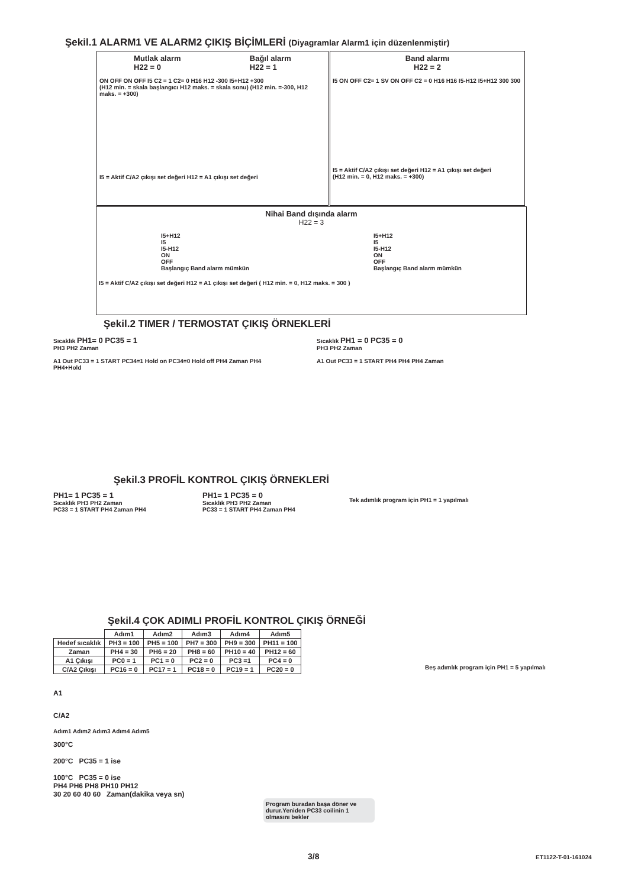Şekil.1 ALARM1 VE ALARM2 ÇIKIŞ BİÇİMLERİ (Diyagramlar Alarm1 için düzenlenmiştir)
Mutlak alarm
H22 = 0
Bağıl alarm
H22 = 1
ON OFF ON OFF I5 C2 = 1 C2= 0 H16 H12 -300 I5+H12 +300
(H12 min. = skala başlangıcı H12 maks. = skala sonu) (H12 min. =-300, H12 maks. = +300)
I5 = Aktif C/A2 çıkışı set değeri H12 = A1 çıkışı set değeri
Band alarmı
H22 = 2
I5 ON OFF C2= 1 SV ON OFF C2 = 0 H16 H16 I5-H12 I5+H12 300 300
I5 = Aktif C/A2 çıkışı set değeri H12 = A1 çıkışı set değeri
(H12 min. = 0, H12 maks. = +300)
Nihai Band dışında alarm
H22 = 3
I5+H12
I5
I5-H12
ON
OFF
Başlangıç Band alarm mümkün
I5+H12
I5
I5-H12
ON
OFF
Başlangıç Band alarm mümkün
I5 = Aktif C/A2 çıkışı set değeri H12 = A1 çıkışı set değeri ( H12 min. = 0, H12 maks. = 300 )
Şekil.2 TIMER / TERMOSTAT ÇIKIŞ ÖRNEKLERİ
Sıcaklık PH1= 0 PC35 = 1
PH3 PH2 Zaman
A1 Out PC33 = 1 START PC34=1 Hold on PC34=0 Hold off PH4 Zaman PH4 PH4+Hold
Sıcaklık PH1 = 0 PC35 = 0
PH3 PH2 Zaman
A1 Out PC33 = 1 START PH4 PH4 PH4 Zaman
Şekil.3 PROFİL KONTROL ÇIKIŞ ÖRNEKLERİ
PH1= 1 PC35 = 1
Sıcaklık PH3 PH2 Zaman
PC33 = 1 START PH4 Zaman PH4
PH1= 1 PC35 = 0
Sıcaklık PH3 PH2 Zaman
PC33 = 1 START PH4 Zaman PH4
Tek adımlık program için PH1 = 1 yapılmalı
Şekil.4 ÇOK ADIMLI PROFİL KONTROL ÇIKIŞ ÖRNEĞİ
| | Adım1 | Adım2 | Adım3 | Adım4 | Adım5 |
| --- | --- | --- | --- | --- | --- |
| Hedef sıcaklık | PH3 = 100 | PH5 = 100 | PH7 = 300 | PH9 = 300 | PH11 = 100 |
| Zaman | PH4 = 30 | PH6 = 20 | PH8 = 60 | PH10 = 40 | PH12 = 60 |
| A1 Çıkışı | PC0 = 1 | PC1 = 0 | PC2 = 0 | PC3 =1 | PC4 = 0 |
| C/A2 Çıkışı | PC16 = 0 | PC17 = 1 | PC18 = 0 | PC19 = 1 | PC20 = 0 |
Beş adımlık program için PH1 = 5 yapılmalı
A1
C/A2
Adım1 Adım2 Adım3 Adım4 Adım5
300°C
200°C PC35 = 1 ise
100°C PC35 = 0 ise
PH4 PH6 PH8 PH10 PH12
30 20 60 40 60 Zaman(dakika veya sn)
Program buradan başa döner ve durur.Yeniden PC33 coilinin 1 olmasını bekler
3/8 ET1122-T-01-161024